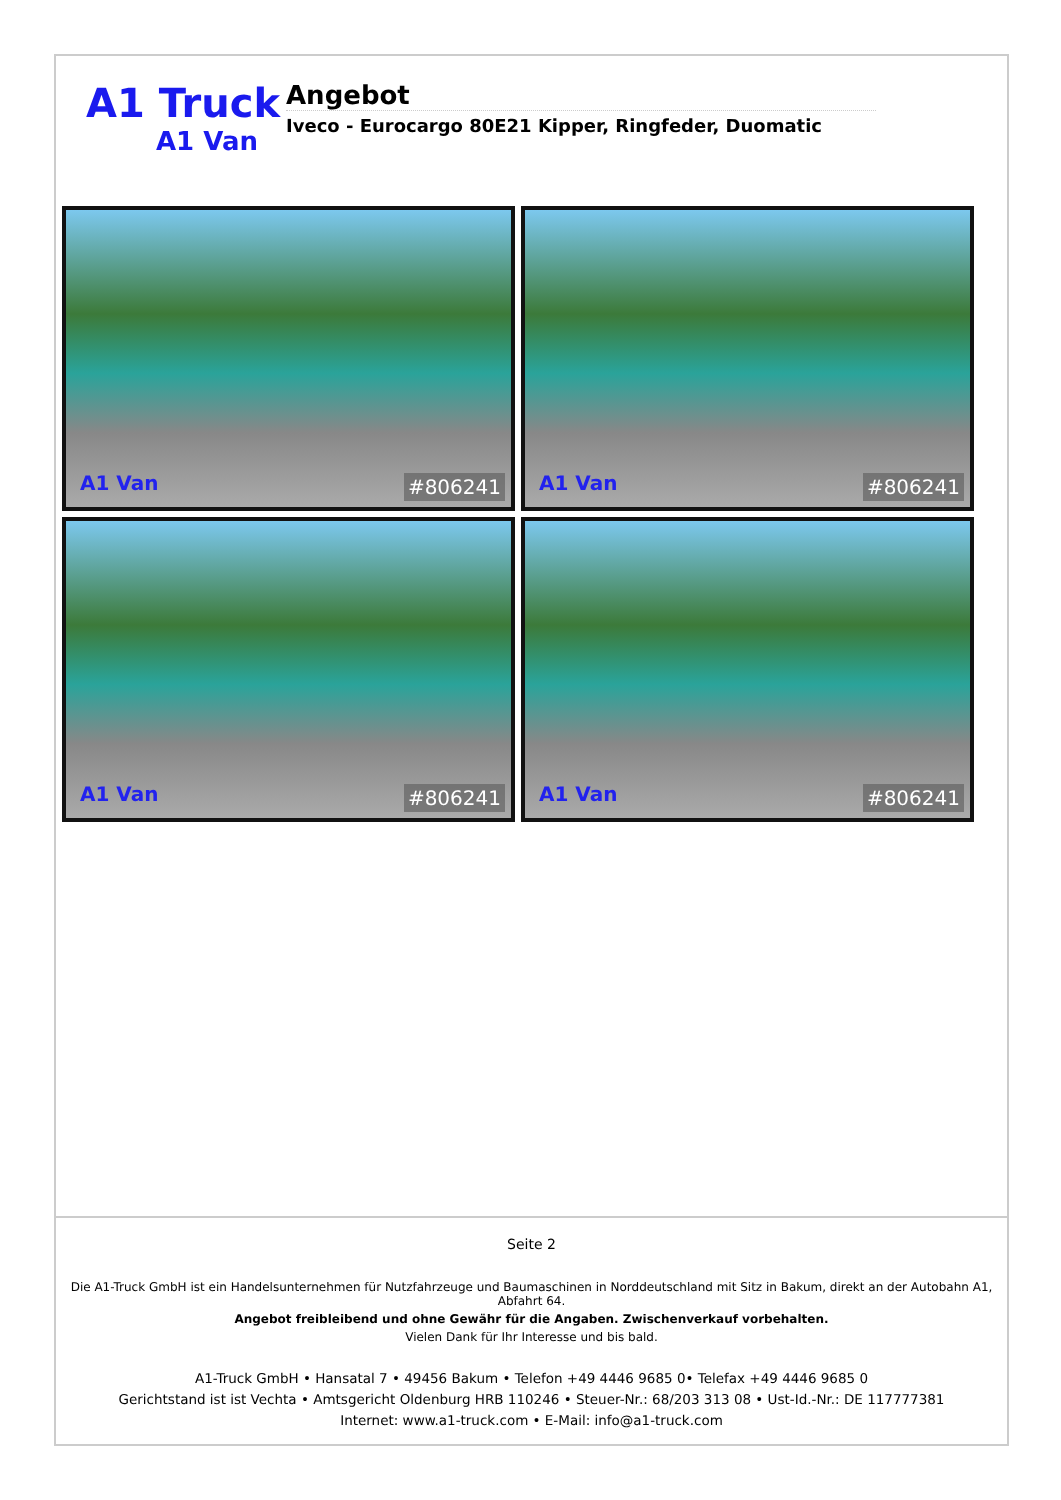A1 Truck
A1 Van
Angebot
Iveco - Eurocargo 80E21 Kipper, Ringfeder, Duomatic
A1 Van #806241
A1 Van #806241
A1 Van #806241
A1 Van #806241
Seite 2
Die A1-Truck GmbH ist ein Handelsunternehmen für Nutzfahrzeuge und Baumaschinen in Norddeutschland mit Sitz in Bakum, direkt an der Autobahn A1, Abfahrt 64.
Angebot freibleibend und ohne Gewähr für die Angaben. Zwischenverkauf vorbehalten.
Vielen Dank für Ihr Interesse und bis bald.
A1-Truck GmbH • Hansatal 7 • 49456 Bakum • Telefon +49 4446 9685 0• Telefax +49 4446 9685 0
Gerichtstand ist ist Vechta • Amtsgericht Oldenburg HRB 110246 • Steuer-Nr.: 68/203 313 08 • Ust-Id.-Nr.: DE 117777381
Internet: www.a1-truck.com • E-Mail: info@a1-truck.com